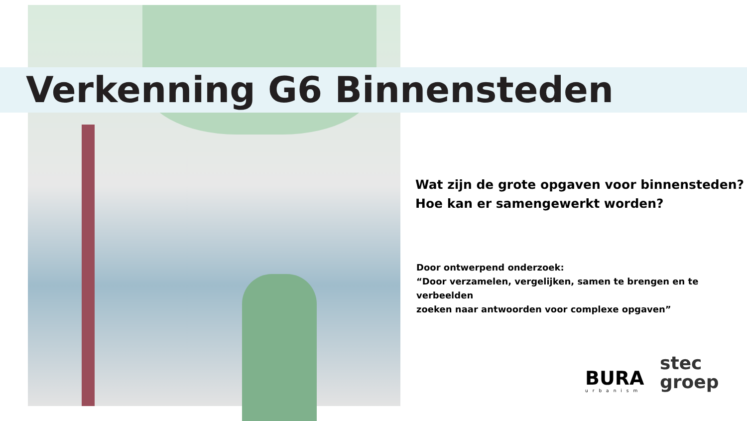Verkenning G6 Binnensteden
Wat zijn de grote opgaven voor binnensteden?
Hoe kan er samengewerkt worden?
Door ontwerpend onderzoek:
“Door verzamelen, vergelijken, samen te brengen en te verbeelden
zoeken naar antwoorden voor complexe opgaven”
BURA
urbanism
stec
groep